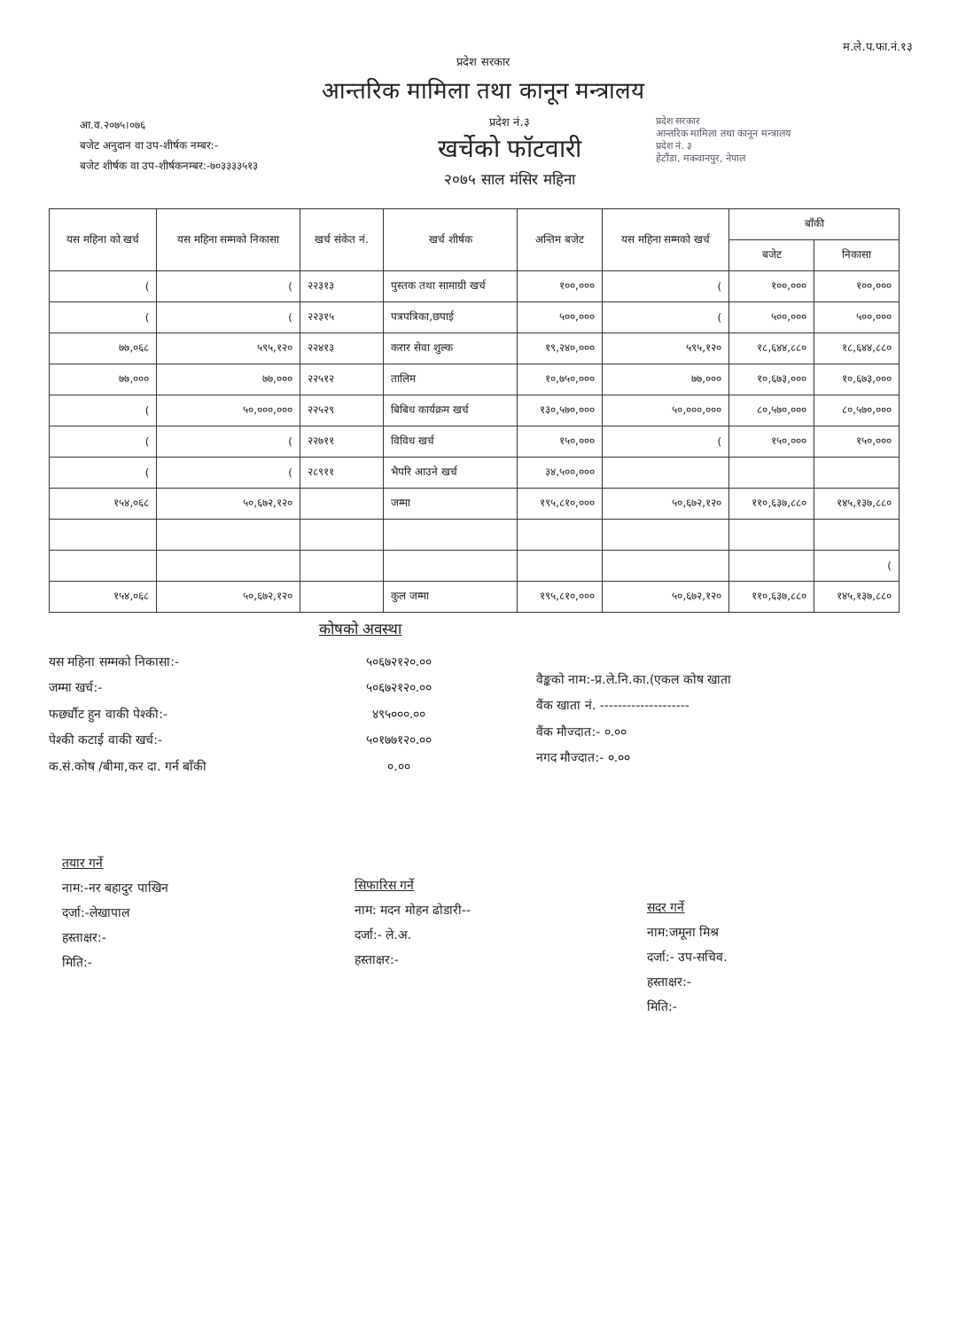म.ले.प.फा.नं.१३
प्रदेश सरकार
आन्तरिक मामिला तथा कानून मन्त्रालय
आ.व.२०७५।०७६
बजेट अनुदान वा उप-शीर्षक नम्बर:-
बजेट शीर्षक वा उप-शीर्षकनम्बर:-७०३३३३५१३
प्रदेश नं.३
खर्चेको फॉटवारी
२०७५ साल मंसिर महिना
प्रदेश सरकार
आन्तरिक मामिला तथा कानून मन्त्रालय
प्रदेश नं. ३
हेटौंडा, मकवानपुर, नेपाल
| यस महिना को खर्च | यस महिना सम्मको निकासा | खर्च संकेत नं. | खर्च शीर्षक | अन्तिम बजेट | यस महिना सम्मको खर्च | बाँकी | |
| --- | --- | --- | --- | --- | --- | --- | --- |
| | | | | | | बजेट | निकासा |
| ( | ( | २२३१३ | पुस्तक तथा सामाग्री खर्च | १००,००० | ( | १००,००० | १००,००० |
| ( | ( | २२३१५ | पत्रपत्रिका,छपाई | ५००,००० | ( | ५००,००० | ५००,००० |
| ७७,०६८ | ५९५,१२० | २२४१३ | करार सेवा शुल्क | १९,२४०,००० | ५९५,१२० | १८,६४४,८८० | १८,६४४,८८० |
| ७७,००० | ७७,००० | २२५१२ | तालिम | १०,७५०,००० | ७७,००० | १०,६७३,००० | १०,६७३,००० |
| ( | ५०,०००,००० | २२५२९ | बिबिध कार्यक्रम खर्च | १३०,५७०,००० | ५०,०००,००० | ८०,५७०,००० | ८०,५७०,००० |
| ( | ( | २२७११ | विविध खर्च | १५०,००० | ( | १५०,००० | १५०,००० |
| ( | ( | २८९११ | भैपरि आउने खर्च | ३४,५००,००० | | | |
| १५४,०६८ | ५०,६७२,१२० | | जम्मा | १९५,८१०,००० | ५०,६७२,१२० | ११०,६३७,८८० | १४५,१३७,८८० |
| | | | | | | | ( |
| १५४,०६८ | ५०,६७२,१२० | | कुल जम्मा | १९५,८१०,००० | ५०,६७२,१२० | ११०,६३७,८८० | १४५,१३७,८८० |
कोषको अवस्था
यस महिना सम्मको निकासा:-
जम्मा खर्च:-
फर्छ्यौट हुन वाकी पेश्की:-
पेश्की कटाई वाकी खर्च:-
क.सं.कोष /बीमा,कर दा. गर्न बाँकी
५०६७२१२०.००
५०६७२१२०.००
४९५०००.००
५०१७७१२०.००
०.००
वैङ्कको नाम:-प्र.ले.नि.का.(एकल कोष खाता
वैंक खाता नं. --------------------
वैंक मौज्दात:- ०.००
नगद मौज्दात:- ०.००
तयार गर्ने
नाम:-नर बहादुर पाखिन
दर्जा:-लेखापाल
हस्ताक्षर:-
मिति:-
सिफारिस गर्ने
नाम: मदन मोहन ढोडारी--
दर्जा:- ले.अ.
हस्ताक्षर:-
सदर गर्ने
नाम:जमूना मिश्र
दर्जा:- उप-सचिव.
हस्ताक्षर:-
मिति:-